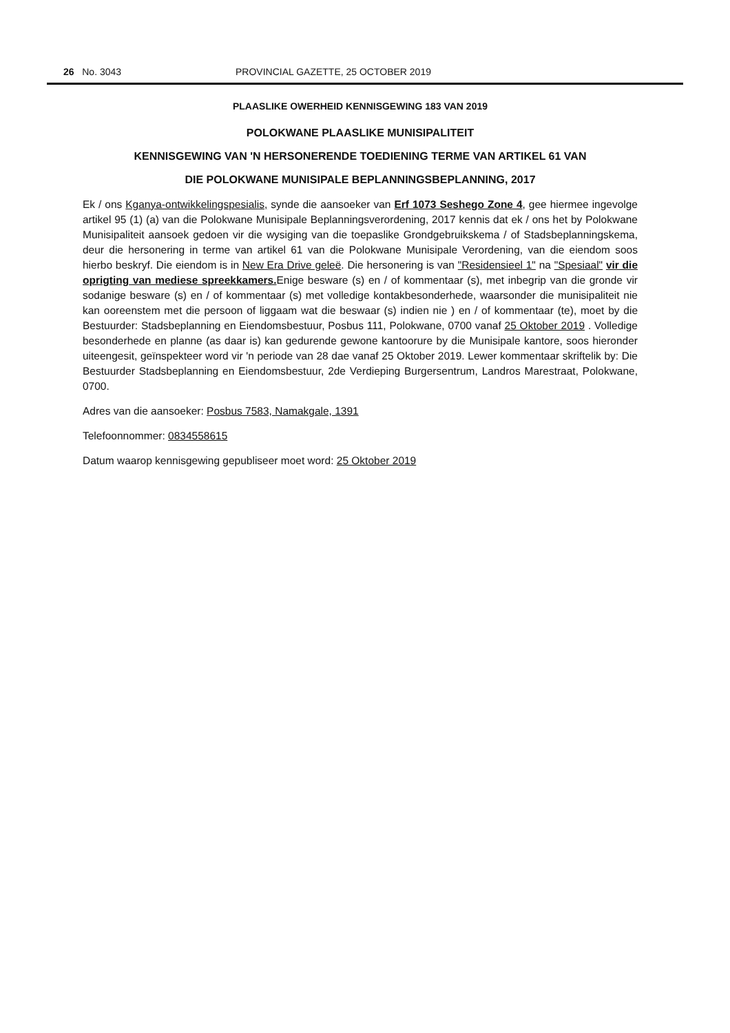26 No. 3043 PROVINCIAL GAZETTE, 25 OCTOBER 2019
PLAASLIKE OWERHEID KENNISGEWING 183 VAN 2019
POLOKWANE PLAASLIKE MUNISIPALITEIT
KENNISGEWING VAN 'N HERSONERENDE TOEDIENING TERME VAN ARTIKEL 61 VAN
DIE POLOKWANE MUNISIPALE BEPLANNINGSBEPLANNING, 2017
Ek / ons Kganya-ontwikkelingspesialis, synde die aansoeker van Erf 1073 Seshego Zone 4, gee hiermee ingevolge artikel 95 (1) (a) van die Polokwane Munisipale Beplanningsverordening, 2017 kennis dat ek / ons het by Polokwane Munisipaliteit aansoek gedoen vir die wysiging van die toepaslike Grondgebruikskema / of Stadsbeplanningskema, deur die hersonering in terme van artikel 61 van die Polokwane Munisipale Verordening, van die eiendom soos hierbo beskryf. Die eiendom is in New Era Drive geleë. Die hersonering is van "Residensieel 1" na "Spesiaal" vir die oprigting van mediese spreekkamers. Enige besware (s) en / of kommentaar (s), met inbegrip van die gronde vir sodanige besware (s) en / of kommentaar (s) met volledige kontakbesonderhede, waarsonder die munisipaliteit nie kan ooreenstem met die persoon of liggaam wat die beswaar (s) indien nie ) en / of kommentaar (te), moet by die Bestuurder: Stadsbeplanning en Eiendomsbestuur, Posbus 111, Polokwane, 0700 vanaf 25 Oktober 2019 . Volledige besonderhede en planne (as daar is) kan gedurende gewone kantoorure by die Munisipale kantore, soos hieronder uiteengesit, geïnspekteer word vir 'n periode van 28 dae vanaf 25 Oktober 2019. Lewer kommentaar skriftelik by: Die Bestuurder Stadsbeplanning en Eiendomsbestuur, 2de Verdieping Burgersentrum, Landros Marestraat, Polokwane, 0700.
Adres van die aansoeker: Posbus 7583, Namakgale, 1391
Telefoonnommer: 0834558615
Datum waarop kennisgewing gepubliseer moet word: 25 Oktober 2019